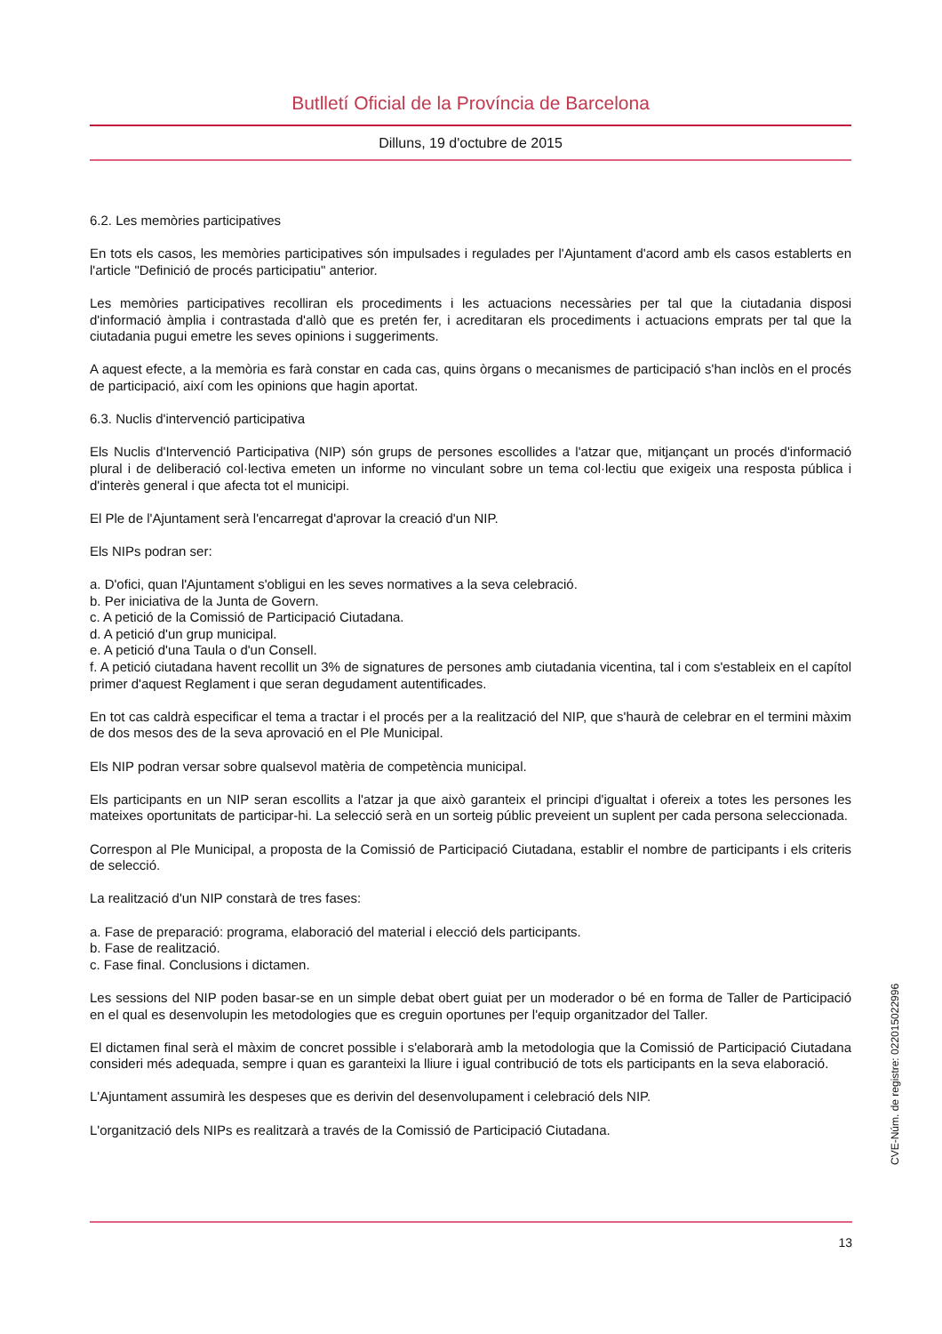Butlletí Oficial de la Província de Barcelona
Dilluns, 19 d'octubre de 2015
6.2. Les memòries participatives
En tots els casos, les memòries participatives són impulsades i regulades per l'Ajuntament d'acord amb els casos establerts en l'article "Definició de procés participatiu" anterior.
Les memòries participatives recolliran els procediments i les actuacions necessàries per tal que la ciutadania disposi d'informació àmplia i contrastada d'allò que es pretén fer, i acreditaran els procediments i actuacions emprats per tal que la ciutadania pugui emetre les seves opinions i suggeriments.
A aquest efecte, a la memòria es farà constar en cada cas, quins òrgans o mecanismes de participació s'han inclòs en el procés de participació, així com les opinions que hagin aportat.
6.3. Nuclis d'intervenció participativa
Els Nuclis d'Intervenció Participativa (NIP) són grups de persones escollides a l'atzar que, mitjançant un procés d'informació plural i de deliberació col·lectiva emeten un informe no vinculant sobre un tema col·lectiu que exigeix una resposta pública i d'interès general i que afecta tot el municipi.
El Ple de l'Ajuntament serà l'encarregat d'aprovar la creació d'un NIP.
Els NIPs podran ser:
a. D'ofici, quan l'Ajuntament s'obligui en les seves normatives a la seva celebració.
b. Per iniciativa de la Junta de Govern.
c. A petició de la Comissió de Participació Ciutadana.
d. A petició d'un grup municipal.
e. A petició d'una Taula o d'un Consell.
f. A petició ciutadana havent recollit un 3% de signatures de persones amb ciutadania vicentina, tal i com s'estableix en el capítol primer d'aquest Reglament i que seran degudament autentificades.
En tot cas caldrà especificar el tema a tractar i el procés per a la realització del NIP, que s'haurà de celebrar en el termini màxim de dos mesos des de la seva aprovació en el Ple Municipal.
Els NIP podran versar sobre qualsevol matèria de competència municipal.
Els participants en un NIP seran escollits a l'atzar ja que això garanteix el principi d'igualtat i ofereix a totes les persones les mateixes oportunitats de participar-hi. La selecció serà en un sorteig públic preveient un suplent per cada persona seleccionada.
Correspon al Ple Municipal, a proposta de la Comissió de Participació Ciutadana, establir el nombre de participants i els criteris de selecció.
La realització d'un NIP constarà de tres fases:
a. Fase de preparació: programa, elaboració del material i elecció dels participants.
b. Fase de realització.
c. Fase final. Conclusions i dictamen.
Les sessions del NIP poden basar-se en un simple debat obert guiat per un moderador o bé en forma de Taller de Participació en el qual es desenvolupin les metodologies que es creguin oportunes per l'equip organitzador del Taller.
El dictamen final serà el màxim de concret possible i s'elaborarà amb la metodologia que la Comissió de Participació Ciutadana consideri més adequada, sempre i quan es garanteixi la lliure i igual contribució de tots els participants en la seva elaboració.
L'Ajuntament assumirà les despeses que es derivin del desenvolupament i celebració dels NIP.
L'organització dels NIPs es realitzarà a través de la Comissió de Participació Ciutadana.
CVE-Núm. de registre: 022015022996
13